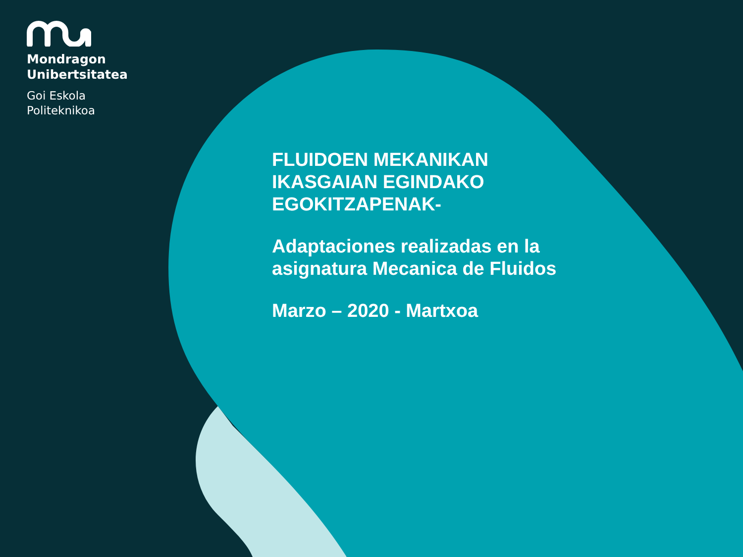Mondragon
Unibertsitatea
Goi Eskola
Politeknikoa
FLUIDOEN MEKANIKAN
IKASGAIAN EGINDAKO
EGOKITZAPENAK-
Adaptaciones realizadas en la
asignatura Mecanica de Fluidos
Marzo – 2020 - Martxoa